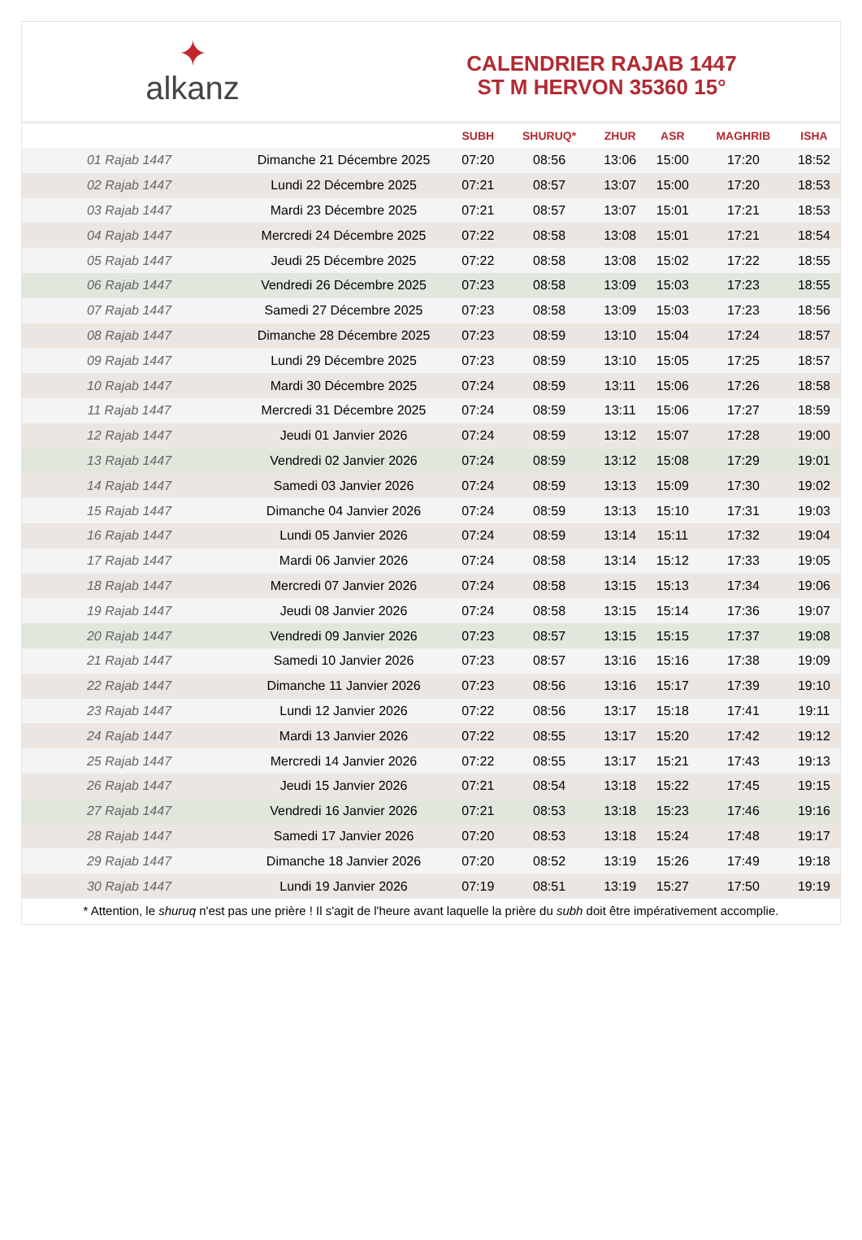✦
alkanz
CALENDRIER RAJAB 1447
ST M HERVON 35360 15°
| | | SUBH | SHURUQ* | ZHUR | ASR | MAGHRIB | ISHA |
| --- | --- | --- | --- | --- | --- | --- | --- |
| 01 Rajab 1447 | Dimanche 21 Décembre 2025 | 07:20 | 08:56 | 13:06 | 15:00 | 17:20 | 18:52 |
| 02 Rajab 1447 | Lundi 22 Décembre 2025 | 07:21 | 08:57 | 13:07 | 15:00 | 17:20 | 18:53 |
| 03 Rajab 1447 | Mardi 23 Décembre 2025 | 07:21 | 08:57 | 13:07 | 15:01 | 17:21 | 18:53 |
| 04 Rajab 1447 | Mercredi 24 Décembre 2025 | 07:22 | 08:58 | 13:08 | 15:01 | 17:21 | 18:54 |
| 05 Rajab 1447 | Jeudi 25 Décembre 2025 | 07:22 | 08:58 | 13:08 | 15:02 | 17:22 | 18:55 |
| 06 Rajab 1447 | Vendredi 26 Décembre 2025 | 07:23 | 08:58 | 13:09 | 15:03 | 17:23 | 18:55 |
| 07 Rajab 1447 | Samedi 27 Décembre 2025 | 07:23 | 08:58 | 13:09 | 15:03 | 17:23 | 18:56 |
| 08 Rajab 1447 | Dimanche 28 Décembre 2025 | 07:23 | 08:59 | 13:10 | 15:04 | 17:24 | 18:57 |
| 09 Rajab 1447 | Lundi 29 Décembre 2025 | 07:23 | 08:59 | 13:10 | 15:05 | 17:25 | 18:57 |
| 10 Rajab 1447 | Mardi 30 Décembre 2025 | 07:24 | 08:59 | 13:11 | 15:06 | 17:26 | 18:58 |
| 11 Rajab 1447 | Mercredi 31 Décembre 2025 | 07:24 | 08:59 | 13:11 | 15:06 | 17:27 | 18:59 |
| 12 Rajab 1447 | Jeudi 01 Janvier 2026 | 07:24 | 08:59 | 13:12 | 15:07 | 17:28 | 19:00 |
| 13 Rajab 1447 | Vendredi 02 Janvier 2026 | 07:24 | 08:59 | 13:12 | 15:08 | 17:29 | 19:01 |
| 14 Rajab 1447 | Samedi 03 Janvier 2026 | 07:24 | 08:59 | 13:13 | 15:09 | 17:30 | 19:02 |
| 15 Rajab 1447 | Dimanche 04 Janvier 2026 | 07:24 | 08:59 | 13:13 | 15:10 | 17:31 | 19:03 |
| 16 Rajab 1447 | Lundi 05 Janvier 2026 | 07:24 | 08:59 | 13:14 | 15:11 | 17:32 | 19:04 |
| 17 Rajab 1447 | Mardi 06 Janvier 2026 | 07:24 | 08:58 | 13:14 | 15:12 | 17:33 | 19:05 |
| 18 Rajab 1447 | Mercredi 07 Janvier 2026 | 07:24 | 08:58 | 13:15 | 15:13 | 17:34 | 19:06 |
| 19 Rajab 1447 | Jeudi 08 Janvier 2026 | 07:24 | 08:58 | 13:15 | 15:14 | 17:36 | 19:07 |
| 20 Rajab 1447 | Vendredi 09 Janvier 2026 | 07:23 | 08:57 | 13:15 | 15:15 | 17:37 | 19:08 |
| 21 Rajab 1447 | Samedi 10 Janvier 2026 | 07:23 | 08:57 | 13:16 | 15:16 | 17:38 | 19:09 |
| 22 Rajab 1447 | Dimanche 11 Janvier 2026 | 07:23 | 08:56 | 13:16 | 15:17 | 17:39 | 19:10 |
| 23 Rajab 1447 | Lundi 12 Janvier 2026 | 07:22 | 08:56 | 13:17 | 15:18 | 17:41 | 19:11 |
| 24 Rajab 1447 | Mardi 13 Janvier 2026 | 07:22 | 08:55 | 13:17 | 15:20 | 17:42 | 19:12 |
| 25 Rajab 1447 | Mercredi 14 Janvier 2026 | 07:22 | 08:55 | 13:17 | 15:21 | 17:43 | 19:13 |
| 26 Rajab 1447 | Jeudi 15 Janvier 2026 | 07:21 | 08:54 | 13:18 | 15:22 | 17:45 | 19:15 |
| 27 Rajab 1447 | Vendredi 16 Janvier 2026 | 07:21 | 08:53 | 13:18 | 15:23 | 17:46 | 19:16 |
| 28 Rajab 1447 | Samedi 17 Janvier 2026 | 07:20 | 08:53 | 13:18 | 15:24 | 17:48 | 19:17 |
| 29 Rajab 1447 | Dimanche 18 Janvier 2026 | 07:20 | 08:52 | 13:19 | 15:26 | 17:49 | 19:18 |
| 30 Rajab 1447 | Lundi 19 Janvier 2026 | 07:19 | 08:51 | 13:19 | 15:27 | 17:50 | 19:19 |
* Attention, le shuruq n'est pas une prière ! Il s'agit de l'heure avant laquelle la prière du subh doit être impérativement accomplie.